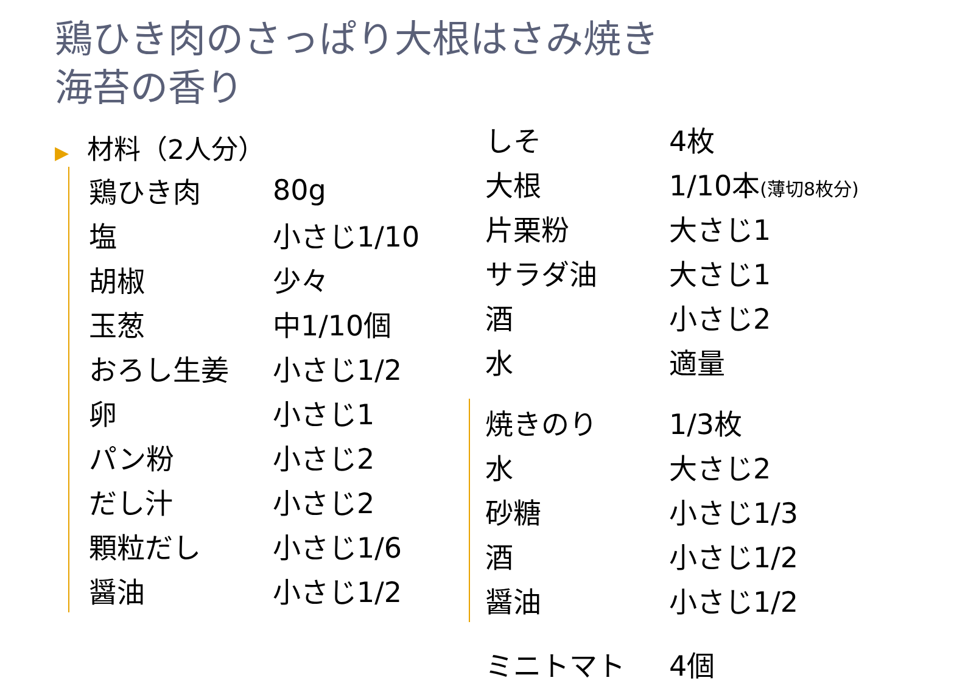鶏ひき肉のさっぱり大根はさみ焼き
海苔の香り
▶ 材料（2人分）
| 鶏ひき肉 | 80g |
| 塩 | 小さじ1/10 |
| 胡椒 | 少々 |
| 玉葱 | 中1/10個 |
| おろし生姜 | 小さじ1/2 |
| 卵 | 小さじ1 |
| パン粉 | 小さじ2 |
| だし汁 | 小さじ2 |
| 顆粒だし | 小さじ1/6 |
| 醤油 | 小さじ1/2 |
| しそ | 4枚 |
| 大根 | 1/10本 (薄切8枚分) |
| 片栗粉 | 大さじ1 |
| サラダ油 | 大さじ1 |
| 酒 | 小さじ2 |
| 水 | 適量 |
| 焼きのり | 1/3枚 |
| 水 | 大さじ2 |
| 砂糖 | 小さじ1/3 |
| 酒 | 小さじ1/2 |
| 醤油 | 小さじ1/2 |
| ミニトマト | 4個 |